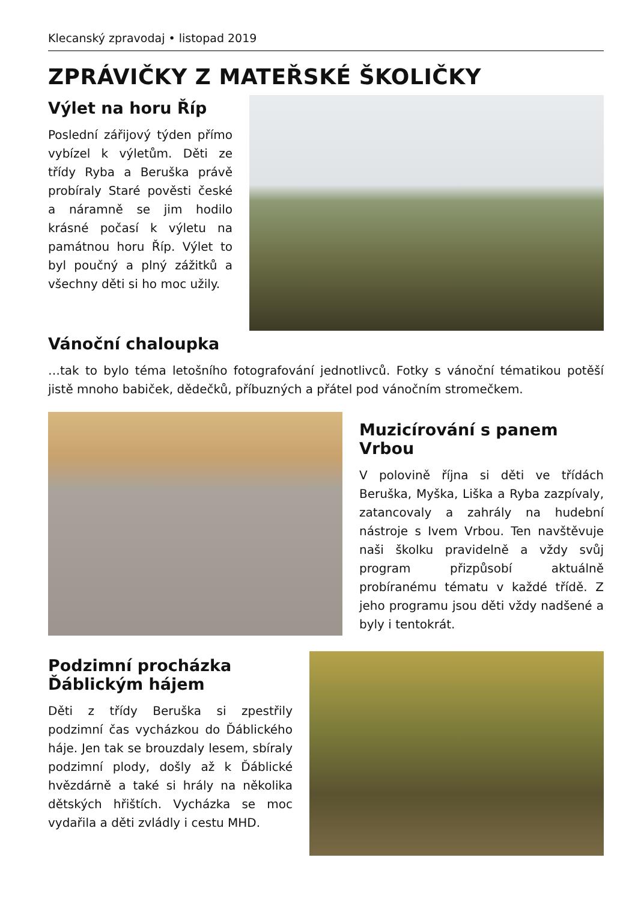Klecanský zpravodaj • listopad 2019
ZPRÁVIČKY Z MATEŘSKÉ ŠKOLIČKY
Výlet na horu Říp
Poslední zářijový týden přímo vybízel k výletům. Děti ze třídy Ryba a Beruška právě probíraly Staré pověsti české a náramně se jim hodilo krásné počasí k výletu na památnou horu Říp. Výlet to byl poučný a plný zážitků a všechny děti si ho moc užily.
Vánoční chaloupka
…tak to bylo téma letošního fotografování jednotlivců. Fotky s vánoční tématikou potěší jistě mnoho babiček, dědečků, příbuzných a přátel pod vánočním stromečkem.
Muzicírování s panem Vrbou
V polovině října si děti ve třídách Beruška, Myška, Liška a Ryba zazpívaly, zatancovaly a zahrály na hudební nástroje s Ivem Vrbou. Ten navštěvuje naši školku pravidelně a vždy svůj program přizpůsobí aktuálně probíranému tématu v každé třídě. Z jeho programu jsou děti vždy nadšené a byly i tentokrát.
Podzimní procházka Ďáblickým hájem
Děti z třídy Beruška si zpestřily podzimní čas vycházkou do Ďáblického háje. Jen tak se brouzdaly lesem, sbíraly podzimní plody, došly až k Ďáblické hvězdárně a také si hrály na několika dětských hřištích. Vycházka se moc vydařila a děti zvládly i cestu MHD.